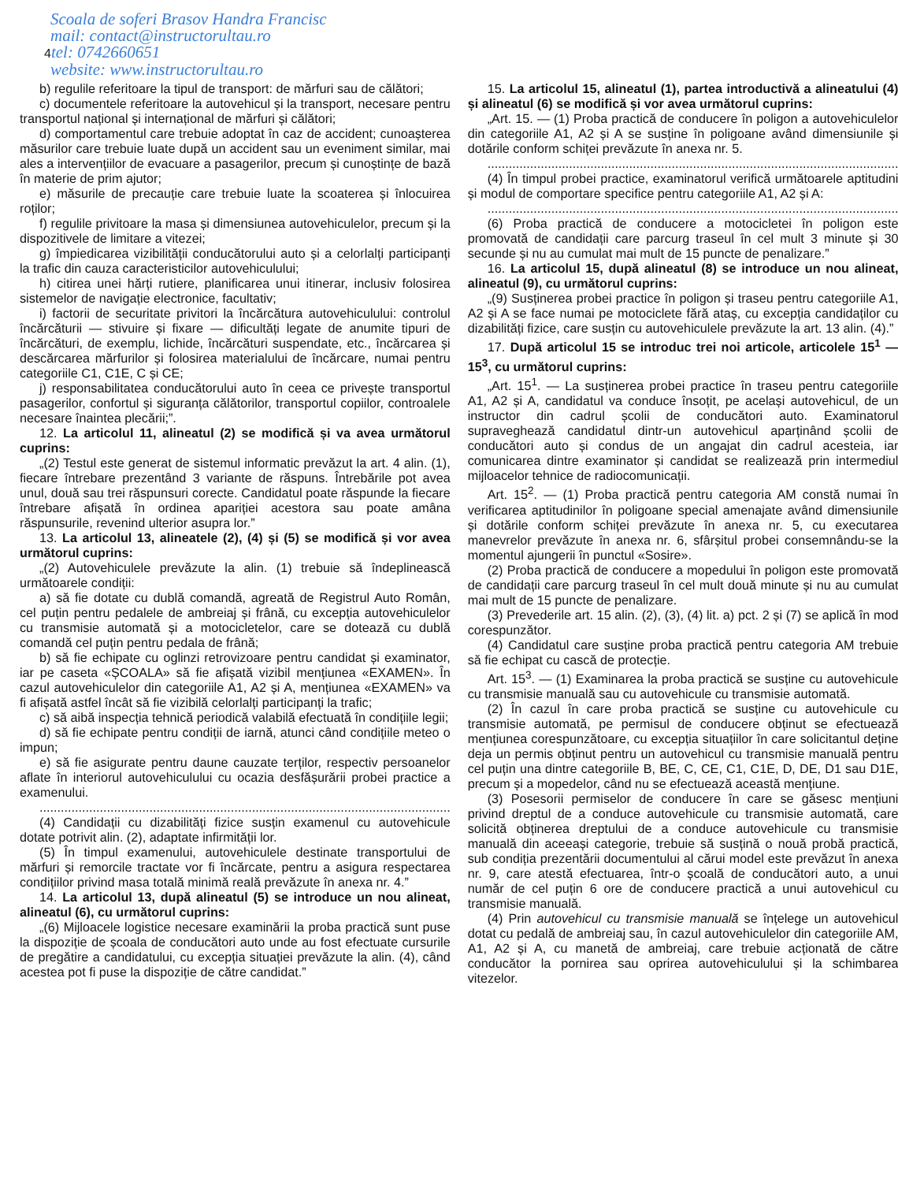Scoala de soferi Brasov Handra Francisc
mail: contact@instructorultau.ro
4tel: 0742660651
website: www.instructorultau.ro
b) regulile referitoare la tipul de transport: de mărfuri sau de călători;
c) documentele referitoare la autovehicul și la transport, necesare pentru transportul național și internațional de mărfuri și călători;
d) comportamentul care trebuie adoptat în caz de accident; cunoașterea măsurilor care trebuie luate după un accident sau un eveniment similar, mai ales a intervențiilor de evacuare a pasagerilor, precum și cunoștințe de bază în materie de prim ajutor;
e) măsurile de precauție care trebuie luate la scoaterea și înlocuirea roților;
f) regulile privitoare la masa și dimensiunea autovehiculelor, precum și la dispozitivele de limitare a vitezei;
g) împiedicarea vizibilității conducătorului auto și a celorlalți participanți la trafic din cauza caracteristicilor autovehiculului;
h) citirea unei hărți rutiere, planificarea unui itinerar, inclusiv folosirea sistemelor de navigație electronice, facultativ;
i) factorii de securitate privitori la încărcătura autovehiculului: controlul încărcăturii — stivuire și fixare — dificultăți legate de anumite tipuri de încărcături, de exemplu, lichide, încărcături suspendate, etc., încărcarea și descărcarea mărfurilor și folosirea materialului de încărcare, numai pentru categoriile C1, C1E, C și CE;
j) responsabilitatea conducătorului auto în ceea ce privește transportul pasagerilor, confortul și siguranța călătorilor, transportul copiilor, controalele necesare înaintea plecării;”.
12. La articolul 11, alineatul (2) se modifică și va avea următorul cuprins:
„(2) Testul este generat de sistemul informatic prevăzut la art. 4 alin. (1), fiecare întrebare prezentând 3 variante de răspuns. Întrebările pot avea unul, două sau trei răspunsuri corecte. Candidatul poate răspunde la fiecare întrebare afișată în ordinea apariției acestora sau poate amâna răspunsurile, revenind ulterior asupra lor.”
13. La articolul 13, alineatele (2), (4) și (5) se modifică și vor avea următorul cuprins:
„(2) Autovehiculele prevăzute la alin. (1) trebuie să îndeplinească următoarele condiții:
a) să fie dotate cu dublă comandă, agreată de Registrul Auto Român, cel puțin pentru pedalele de ambreiaj și frână, cu excepția autovehiculelor cu transmisie automată și a motocicletelor, care se dotează cu dublă comandă cel puțin pentru pedala de frână;
b) să fie echipate cu oglinzi retrovizoare pentru candidat și examinator, iar pe caseta «ȘCOALA» să fie afișată vizibil mențiunea «EXAMEN». În cazul autovehiculelor din categoriile A1, A2 și A, mențiunea «EXAMEN» va fi afișată astfel încât să fie vizibilă celorlalți participanți la trafic;
c) să aibă inspecția tehnică periodică valabilă efectuată în condițiile legii;
d) să fie echipate pentru condiții de iarnă, atunci când condițiile meteo o impun;
e) să fie asigurate pentru daune cauzate terților, respectiv persoanelor aflate în interiorul autovehiculului cu ocazia desfășurării probei practice a examenului.
....................................................................................................................
(4) Candidații cu dizabilități fizice susțin examenul cu autovehicule dotate potrivit alin. (2), adaptate infirmității lor.
(5) În timpul examenului, autovehiculele destinate transportului de mărfuri și remorcile tractate vor fi încărcate, pentru a asigura respectarea condițiilor privind masa totală minimă reală prevăzute în anexa nr. 4.”
14. La articolul 13, după alineatul (5) se introduce un nou alineat, alineatul (6), cu următorul cuprins:
„(6) Mijloacele logistice necesare examinării la proba practică sunt puse la dispoziție de școala de conducători auto unde au fost efectuate cursurile de pregătire a candidatului, cu excepția situației prevăzute la alin. (4), când acestea pot fi puse la dispoziție de către candidat.”
15. La articolul 15, alineatul (1), partea introductivă a alineatului (4) și alineatul (6) se modifică și vor avea următorul cuprins:
„Art. 15. — (1) Proba practică de conducere în poligon a autovehiculelor din categoriile A1, A2 și A se susține în poligoane având dimensiunile și dotările conform schiței prevăzute în anexa nr. 5.
....................................................................................................................
(4) În timpul probei practice, examinatorul verifică următoarele aptitudini și modul de comportare specifice pentru categoriile A1, A2 și A:
....................................................................................................................
(6) Proba practică de conducere a motocicletei în poligon este promovată de candidații care parcurg traseul în cel mult 3 minute și 30 secunde și nu au cumulat mai mult de 15 puncte de penalizare.”
16. La articolul 15, după alineatul (8) se introduce un nou alineat, alineatul (9), cu următorul cuprins:
„(9) Susținerea probei practice în poligon și traseu pentru categoriile A1, A2 și A se face numai pe motociclete fără ataș, cu excepția candidaților cu dizabilități fizice, care susțin cu autovehiculele prevăzute la art. 13 alin. (4).”
17. După articolul 15 se introduc trei noi articole, articolele 15<sup>1</sup> —15<sup>3</sup>, cu următorul cuprins:
„Art. 15<sup>1</sup>. — La susținerea probei practice în traseu pentru categoriile A1, A2 și A, candidatul va conduce însoțit, pe același autovehicul, de un instructor din cadrul școlii de conducători auto. Examinatorul supraveghează candidatul dintr-un autovehicul aparținând școlii de conducători auto și condus de un angajat din cadrul acesteia, iar comunicarea dintre examinator și candidat se realizează prin intermediul mijloacelor tehnice de radiocomunicații.
Art. 15<sup>2</sup>. — (1) Proba practică pentru categoria AM constă numai în verificarea aptitudinilor în poligoane special amenajate având dimensiunile și dotările conform schiței prevăzute în anexa nr. 5, cu executarea manevrelor prevăzute în anexa nr. 6, sfârșitul probei consemnându-se la momentul ajungerii în punctul «Sosire».
(2) Proba practică de conducere a mopedului în poligon este promovată de candidații care parcurg traseul în cel mult două minute și nu au cumulat mai mult de 15 puncte de penalizare.
(3) Prevederile art. 15 alin. (2), (3), (4) lit. a) pct. 2 și (7) se aplică în mod corespunzător.
(4) Candidatul care susține proba practică pentru categoria AM trebuie să fie echipat cu cască de protecție.
Art. 15<sup>3</sup>. — (1) Examinarea la proba practică se susține cu autovehicule cu transmisie manuală sau cu autovehicule cu transmisie automată.
(2) În cazul în care proba practică se susține cu autovehicule cu transmisie automată, pe permisul de conducere obținut se efectuează mențiunea corespunzătoare, cu excepția situațiilor în care solicitantul deține deja un permis obținut pentru un autovehicul cu transmisie manuală pentru cel puțin una dintre categoriile B, BE, C, CE, C1, C1E, D, DE, D1 sau D1E, precum și a mopedelor, când nu se efectuează această mențiune.
(3) Posesorii permiselor de conducere în care se găsesc mențiuni privind dreptul de a conduce autovehicule cu transmisie automată, care solicită obținerea dreptului de a conduce autovehicule cu transmisie manuală din aceeași categorie, trebuie să susțină o nouă probă practică, sub condiția prezentării documentului al cărui model este prevăzut în anexa nr. 9, care atestă efectuarea, într-o școală de conducători auto, a unui număr de cel puțin 6 ore de conducere practică a unui autovehicul cu transmisie manuală.
(4) Prin autovehicul cu transmisie manuală se înțelege un autovehicul dotat cu pedală de ambreiaj sau, în cazul autovehiculelor din categoriile AM, A1, A2 și A, cu manetă de ambreiaj, care trebuie acționată de către conducător la pornirea sau oprirea autovehiculului și la schimbarea vitezelor.